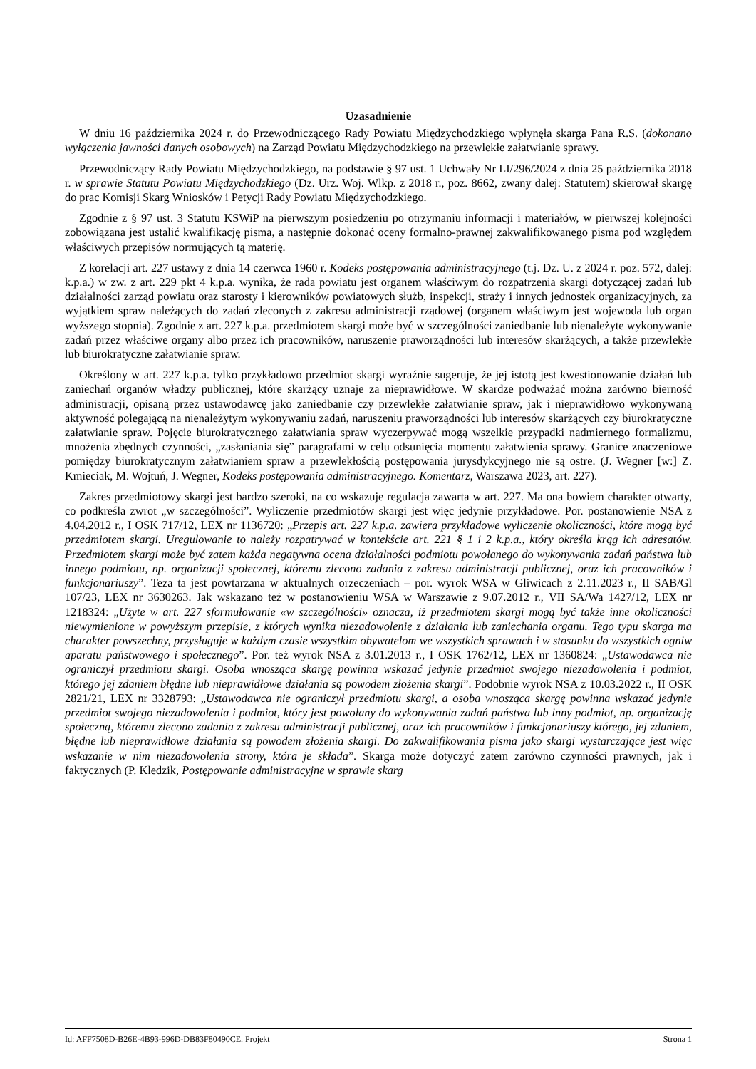Uzasadnienie
W dniu 16 października 2024 r. do Przewodniczącego Rady Powiatu Międzychodzkiego wpłynęła skarga Pana R.S. (dokonano wyłączenia jawności danych osobowych) na Zarząd Powiatu Międzychodzkiego na przewlekłe załatwianie sprawy.
Przewodniczący Rady Powiatu Międzychodzkiego, na podstawie § 97 ust. 1 Uchwały Nr LI/296/2024 z dnia 25 października 2018 r. w sprawie Statutu Powiatu Międzychodzkiego (Dz. Urz. Woj. Wlkp. z 2018 r., poz. 8662, zwany dalej: Statutem) skierował skargę do prac Komisji Skarg Wniosków i Petycji Rady Powiatu Międzychodzkiego.
Zgodnie z § 97 ust. 3 Statutu KSWiP na pierwszym posiedzeniu po otrzymaniu informacji i materiałów, w pierwszej kolejności zobowiązana jest ustalić kwalifikację pisma, a następnie dokonać oceny formalno-prawnej zakwalifikowanego pisma pod względem właściwych przepisów normujących tą materię.
Z korelacji art. 227 ustawy z dnia 14 czerwca 1960 r. Kodeks postępowania administracyjnego (t.j. Dz. U. z 2024 r. poz. 572, dalej: k.p.a.) w zw. z art. 229 pkt 4 k.p.a. wynika, że rada powiatu jest organem właściwym do rozpatrzenia skargi dotyczącej zadań lub działalności zarząd powiatu oraz starosty i kierowników powiatowych służb, inspekcji, straży i innych jednostek organizacyjnych, za wyjątkiem spraw należących do zadań zleconych z zakresu administracji rządowej (organem właściwym jest wojewoda lub organ wyższego stopnia). Zgodnie z art. 227 k.p.a. przedmiotem skargi może być w szczególności zaniedbanie lub nienależyte wykonywanie zadań przez właściwe organy albo przez ich pracowników, naruszenie praworządności lub interesów skarżących, a także przewlekłe lub biurokratyczne załatwianie spraw.
Określony w art. 227 k.p.a. tylko przykładowo przedmiot skargi wyraźnie sugeruje, że jej istotą jest kwestionowanie działań lub zaniechań organów władzy publicznej, które skarżący uznaje za nieprawidłowe. W skardze podważać można zarówno bierność administracji, opisaną przez ustawodawcę jako zaniedbanie czy przewlekłe załatwianie spraw, jak i nieprawidłowo wykonywaną aktywność polegającą na nienależytym wykonywaniu zadań, naruszeniu praworządności lub interesów skarżących czy biurokratyczne załatwianie spraw. Pojęcie biurokratycznego załatwiania spraw wyczerpywać mogą wszelkie przypadki nadmiernego formalizmu, mnożenia zbędnych czynności, „zasłaniania się” paragrafami w celu odsunięcia momentu załatwienia sprawy. Granice znaczeniowe pomiędzy biurokratycznym załatwianiem spraw a przewlekłością postępowania jurysdykcyjnego nie są ostre. (J. Wegner [w:] Z. Kmieciak, M. Wojtuń, J. Wegner, Kodeks postępowania administracyjnego. Komentarz, Warszawa 2023, art. 227).
Zakres przedmiotowy skargi jest bardzo szeroki, na co wskazuje regulacja zawarta w art. 227. Ma ona bowiem charakter otwarty, co podkreśla zwrot „w szczególności”. Wyliczenie przedmiotów skargi jest więc jedynie przykładowe. Por. postanowienie NSA z 4.04.2012 r., I OSK 717/12, LEX nr 1136720: „Przepis art. 227 k.p.a. zawiera przykładowe wyliczenie okoliczności, które mogą być przedmiotem skargi. Uregulowanie to należy rozpatrywać w kontekście art. 221 § 1 i 2 k.p.a., który określa krąg ich adresatów. Przedmiotem skargi może być zatem każda negatywna ocena działalności podmiotu powołanego do wykonywania zadań państwa lub innego podmiotu, np. organizacji społecznej, któremu zlecono zadania z zakresu administracji publicznej, oraz ich pracowników i funkcjonariuszy”. Teza ta jest powtarzana w aktualnych orzeczeniach – por. wyrok WSA w Gliwicach z 2.11.2023 r., II SAB/Gl 107/23, LEX nr 3630263. Jak wskazano też w postanowieniu WSA w Warszawie z 9.07.2012 r., VII SA/Wa 1427/12, LEX nr 1218324: „Użyte w art. 227 sformułowanie «w szczególności» oznacza, iż przedmiotem skargi mogą być także inne okoliczności niewymienione w powyższym przepisie, z których wynika niezadowolenie z działania lub zaniechania organu. Tego typu skarga ma charakter powszechny, przysługuje w każdym czasie wszystkim obywatelom we wszystkich sprawach i w stosunku do wszystkich ogniw aparatu państwowego i społecznego”. Por. też wyrok NSA z 3.01.2013 r., I OSK 1762/12, LEX nr 1360824: „Ustawodawca nie ograniczył przedmiotu skargi. Osoba wnosząca skargę powinna wskazać jedynie przedmiot swojego niezadowolenia i podmiot, którego jej zdaniem błędne lub nieprawidłowe działania są powodem złożenia skargi”. Podobnie wyrok NSA z 10.03.2022 r., II OSK 2821/21, LEX nr 3328793: „Ustawodawca nie ograniczył przedmiotu skargi, a osoba wnosząca skargę powinna wskazać jedynie przedmiot swojego niezadowolenia i podmiot, który jest powołany do wykonywania zadań państwa lub inny podmiot, np. organizację społeczną, któremu zlecono zadania z zakresu administracji publicznej, oraz ich pracowników i funkcjonariuszy którego, jej zdaniem, błędne lub nieprawidłowe działania są powodem złożenia skargi. Do zakwalifikowania pisma jako skargi wystarczające jest więc wskazanie w nim niezadowolenia strony, która je składa”. Skarga może dotyczyć zatem zarówno czynności prawnych, jak i faktycznych (P. Kledzik, Postępowanie administracyjne w sprawie skarg
Id: AFF7508D-B26E-4B93-996D-DB83F80490CE. Projekt Strona 1